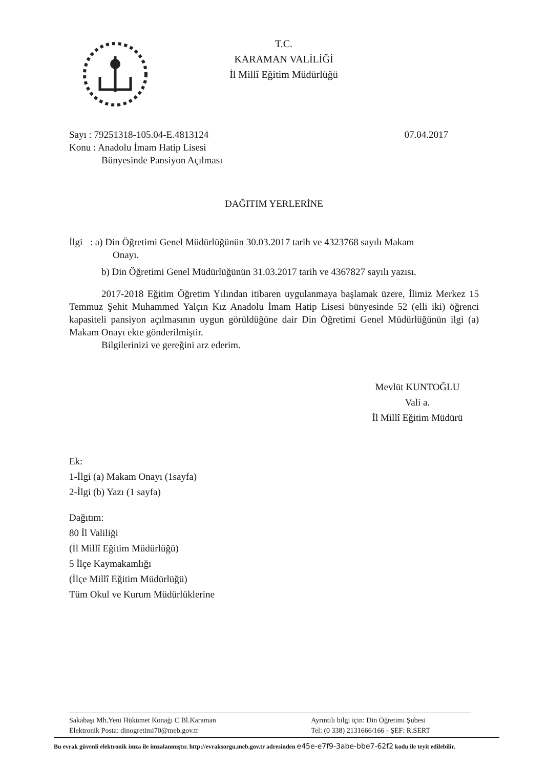T.C.
KARAMAN VALİLİĞİ
İl Millî Eğitim Müdürlüğü
Sayı : 79251318-105.04-E.4813124
Konu : Anadolu İmam Hatip Lisesi
Bünyesinde Pansiyon Açılması
07.04.2017
DAĞITIM YERLERİNE
İlgi : a) Din Öğretimi Genel Müdürlüğünün 30.03.2017 tarih ve 4323768 sayılı Makam
Onayı.
b) Din Öğretimi Genel Müdürlüğünün 31.03.2017 tarih ve 4367827 sayılı yazısı.
2017-2018 Eğitim Öğretim Yılından itibaren uygulanmaya başlamak üzere, İlimiz Merkez 15 Temmuz Şehit Muhammed Yalçın Kız Anadolu İmam Hatip Lisesi bünyesinde 52 (elli iki) öğrenci kapasiteli pansiyon açılmasının uygun görüldüğüne dair Din Öğretimi Genel Müdürlüğünün ilgi (a) Makam Onayı ekte gönderilmiştir.
Bilgilerinizi ve gereğini arz ederim.
Mevlüt KUNTOĞLU
Vali a.
İl Millî Eğitim Müdürü
Ek:
1-İlgi (a) Makam Onayı (1sayfa)
2-İlgi (b) Yazı (1 sayfa)
Dağıtım:
80 İl Valiliği
(İl Millî Eğitim Müdürlüğü)
5 İlçe Kaymakamlığı
(İlçe Millî Eğitim Müdürlüğü)
Tüm Okul ve Kurum Müdürlüklerine
Sakabaşı Mh.Yeni Hükümet Konağı C Bl.Karaman
Elektronik Posta: dinogretimi70@meb.gov.tr
Ayrıntılı bilgi için: Din Öğretimi Şubesi
Tel: (0 338) 2131666/166 - ŞEF: R.SERT
Bu evrak güvenli elektronik imza ile imzalanmıştır. http://evraksorgu.meb.gov.tr adresinden e45e-e7f9-3abe-bbe7-62f2 kodu ile teyit edilebilir.